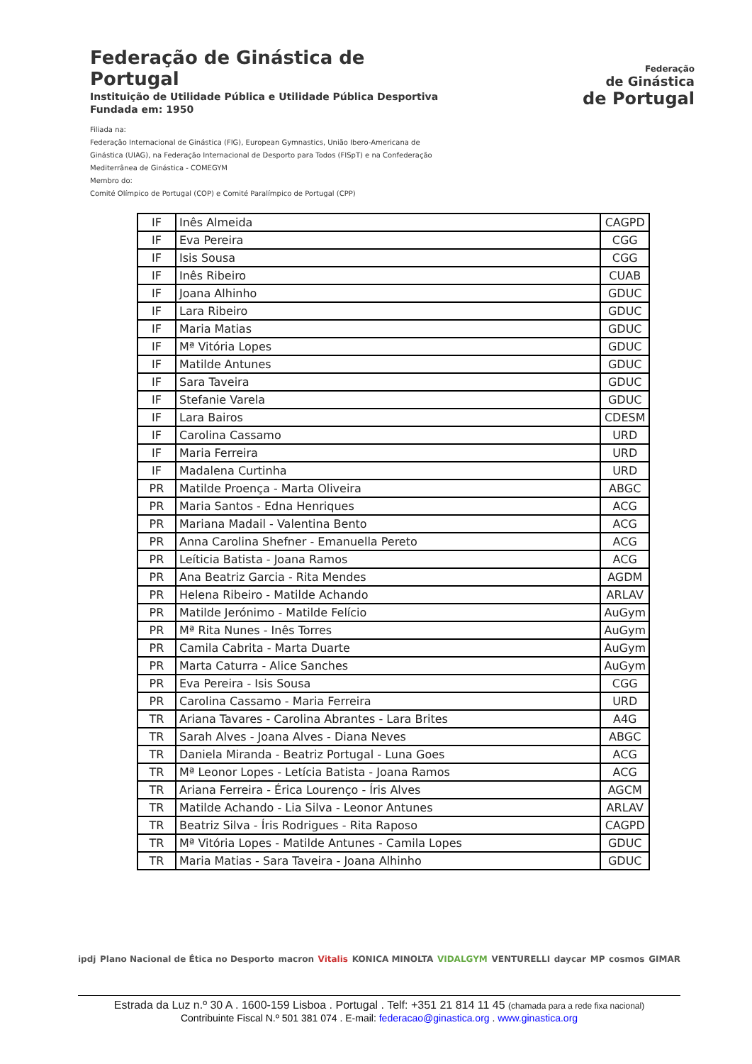Federação de Ginástica de Portugal
Instituição de Utilidade Pública e Utilidade Pública Desportiva
Fundada em: 1950
Filiada na:
Federação Internacional de Ginástica (FIG), European Gymnastics, União Ibero-Americana de Ginástica (UIAG), na Federação Internacional de Desporto para Todos (FISpT) e na Confederação Mediterrânea de Ginástica - COMEGYM
Membro do:
Comité Olímpico de Portugal (COP) e Comité Paralímpico de Portugal (CPP)
Federação
de Ginástica
de Portugal
| IF | Inês Almeida | CAGPD |
| IF | Eva Pereira | CGG |
| IF | Isis Sousa | CGG |
| IF | Inês Ribeiro | CUAB |
| IF | Joana Alhinho | GDUC |
| IF | Lara Ribeiro | GDUC |
| IF | Maria Matias | GDUC |
| IF | Mª Vitória Lopes | GDUC |
| IF | Matilde Antunes | GDUC |
| IF | Sara Taveira | GDUC |
| IF | Stefanie Varela | GDUC |
| IF | Lara Bairos | CDESM |
| IF | Carolina Cassamo | URD |
| IF | Maria Ferreira | URD |
| IF | Madalena Curtinha | URD |
| PR | Matilde Proença - Marta Oliveira | ABGC |
| PR | Maria Santos - Edna Henriques | ACG |
| PR | Mariana Madail - Valentina Bento | ACG |
| PR | Anna Carolina Shefner - Emanuella Pereto | ACG |
| PR | Leíticia Batista - Joana Ramos | ACG |
| PR | Ana Beatriz Garcia - Rita Mendes | AGDM |
| PR | Helena Ribeiro - Matilde Achando | ARLAV |
| PR | Matilde Jerónimo - Matilde Felício | AuGym |
| PR | Mª Rita Nunes - Inês Torres | AuGym |
| PR | Camila Cabrita - Marta Duarte | AuGym |
| PR | Marta Caturra - Alice Sanches | AuGym |
| PR | Eva Pereira - Isis Sousa | CGG |
| PR | Carolina Cassamo - Maria Ferreira | URD |
| TR | Ariana Tavares - Carolina Abrantes - Lara Brites | A4G |
| TR | Sarah Alves - Joana Alves - Diana Neves | ABGC |
| TR | Daniela Miranda - Beatriz Portugal - Luna Goes | ACG |
| TR | Mª Leonor Lopes - Letícia Batista - Joana Ramos | ACG |
| TR | Ariana Ferreira - Érica Lourenço - Íris Alves | AGCM |
| TR | Matilde Achando - Lia Silva - Leonor Antunes | ARLAV |
| TR | Beatriz Silva - Íris Rodrigues - Rita Raposo | CAGPD |
| TR | Mª Vitória Lopes - Matilde Antunes - Camila Lopes | GDUC |
| TR | Maria Matias - Sara Taveira - Joana Alhinho | GDUC |
ipdj Plano Nacional de Ética no Desporto macron Vitalis KONICA MINOLTA VIDALGYM VENTURELLI daycar MP cosmos GIMAR
Estrada da Luz n.º 30 A . 1600-159 Lisboa . Portugal . Telf: +351 21 814 11 45 (chamada para a rede fixa nacional)
Contribuinte Fiscal N.º 501 381 074 . E-mail: federacao@ginastica.org . www.ginastica.org